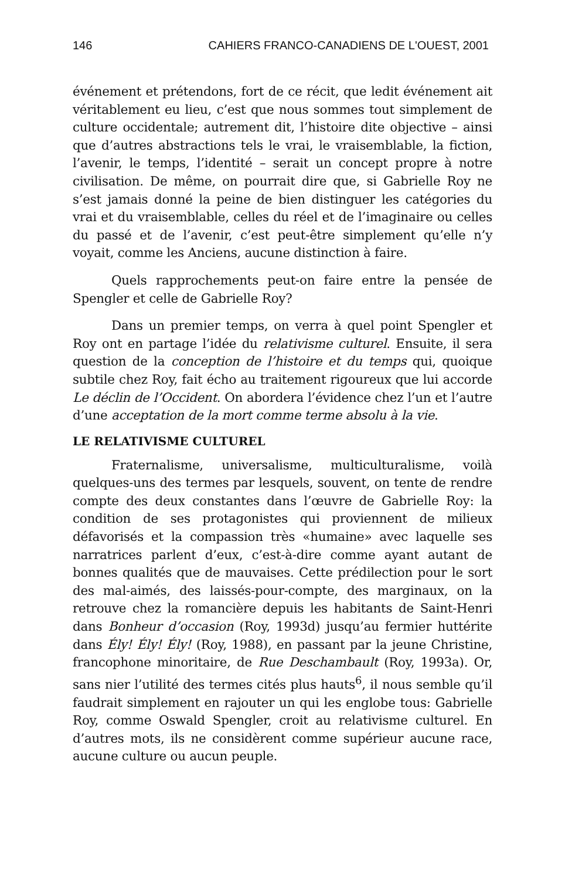146 CAHIERS FRANCO-CANADIENS DE L'OUEST, 2001
événement et prétendons, fort de ce récit, que ledit événement ait véritablement eu lieu, c’est que nous sommes tout simplement de culture occidentale; autrement dit, l’histoire dite objective – ainsi que d’autres abstractions tels le vrai, le vraisemblable, la fiction, l’avenir, le temps, l’identité – serait un concept propre à notre civilisation. De même, on pourrait dire que, si Gabrielle Roy ne s’est jamais donné la peine de bien distinguer les catégories du vrai et du vraisemblable, celles du réel et de l’imaginaire ou celles du passé et de l’avenir, c’est peut-être simplement qu’elle n’y voyait, comme les Anciens, aucune distinction à faire.
Quels rapprochements peut-on faire entre la pensée de Spengler et celle de Gabrielle Roy?
Dans un premier temps, on verra à quel point Spengler et Roy ont en partage l’idée du relativisme culturel. Ensuite, il sera question de la conception de l’histoire et du temps qui, quoique subtile chez Roy, fait écho au traitement rigoureux que lui accorde Le déclin de l’Occident. On abordera l’évidence chez l’un et l’autre d’une acceptation de la mort comme terme absolu à la vie.
LE RELATIVISME CULTUREL
Fraternalisme, universalisme, multiculturalisme, voilà quelques-uns des termes par lesquels, souvent, on tente de rendre compte des deux constantes dans l’œuvre de Gabrielle Roy: la condition de ses protagonistes qui proviennent de milieux défavorisés et la compassion très «humaine» avec laquelle ses narratrices parlent d’eux, c’est-à-dire comme ayant autant de bonnes qualités que de mauvaises. Cette prédilection pour le sort des mal-aimés, des laissés-pour-compte, des marginaux, on la retrouve chez la romancière depuis les habitants de Saint-Henri dans Bonheur d’occasion (Roy, 1993d) jusqu’au fermier huttérite dans Ély! Ély! Ély! (Roy, 1988), en passant par la jeune Christine, francophone minoritaire, de Rue Deschambault (Roy, 1993a). Or, sans nier l’utilité des termes cités plus hauts<sup>6</sup>, il nous semble qu’il faudrait simplement en rajouter un qui les englobe tous: Gabrielle Roy, comme Oswald Spengler, croit au relativisme culturel. En d’autres mots, ils ne considèrent comme supérieur aucune race, aucune culture ou aucun peuple.